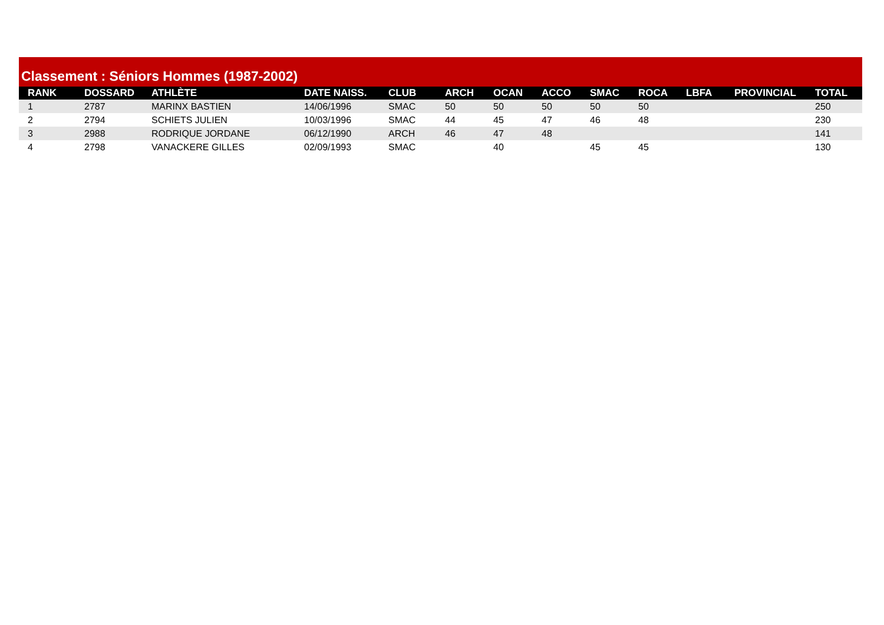Classement : Séniors Hommes (1987-2002)
| RANK | DOSSARD | ATHLÈTE | DATE NAISS. | CLUB | ARCH | OCAN | ACCO | SMAC | ROCA | LBFA | PROVINCIAL | TOTAL |
| --- | --- | --- | --- | --- | --- | --- | --- | --- | --- | --- | --- | --- |
| 1 | 2787 | MARINX BASTIEN | 14/06/1996 | SMAC | 50 | 50 | 50 | 50 | 50 | | | 250 |
| 2 | 2794 | SCHIETS JULIEN | 10/03/1996 | SMAC | 44 | 45 | 47 | 46 | 48 | | | 230 |
| 3 | 2988 | RODRIQUE JORDANE | 06/12/1990 | ARCH | 46 | 47 | 48 | | | | | 141 |
| 4 | 2798 | VANACKERE GILLES | 02/09/1993 | SMAC | | 40 | | 45 | 45 | | | 130 |